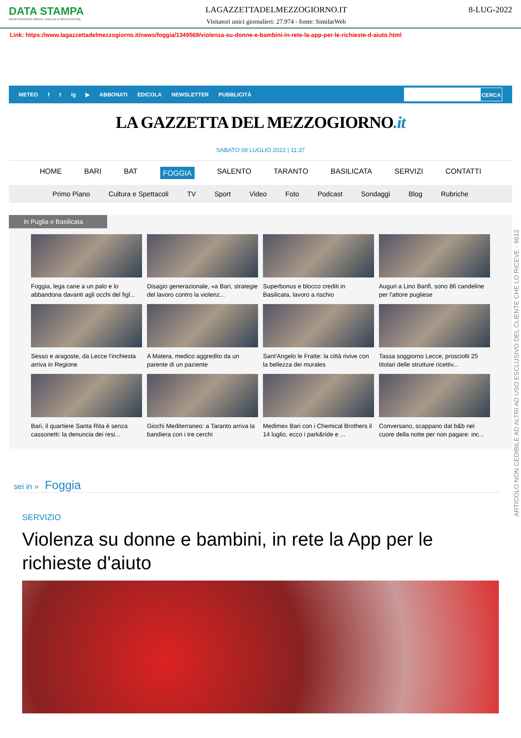DATA STAMPA
MONITORAGGIO MEDIA, ANALISI E REPUTAZIONE
LAGAZZETTADELMEZZOGIORNO.IT
Visitatori unici giornalieri: 27.974 - fonte: SimilarWeb
8-LUG-2022
Link: https://www.lagazzettadelmezzogiorno.it/news/foggia/1349569/violenza-su-donne-e-bambini-in-rete-la-app-per-le-richieste-d-aiuto.html
METEO f t ig ▶ ABBONATI EDICOLA NEWSLETTER PUBBLICITÀ
CERCA
LA GAZZETTA DEL MEZZOGIORNO.it
SABATO 09 LUGLIO 2022 | 11:37
HOME BARI BAT FOGGIA SALENTO TARANTO BASILICATA SERVIZI CONTATTI
Primo Piano Cultura e Spettacoli TV Sport Video Foto Podcast Sondaggi Blog Rubriche
In Puglia e Basilicata
Foggia, lega cane a un palo e lo abbandona davanti agli occhi del figl...
Disagio generazionale, «a Bari, strategie del lavoro contro la violenz...
Superbonus e blocco crediti in Basilicata, lavoro a rischio
Auguri a Lino Banfi, sono 86 candeline per l'attore pugliese
Sesso e aragoste, da Lecce l’inchiesta arriva in Regione
A Matera, medico aggredito da un parente di un paziente
Sant'Angelo le Fratte: la città rivive con la bellezza dei murales
Tassa soggiorno Lecce, prosciolti 25 titolari delle strutture ricettiv...
Bari, il quartiere Santa Rita è senza cassonetti: la denuncia dei resi...
Giochi Mediterraneo: a Taranto arriva la bandiera con i tre cerchi
Medimex Bari con i Chemical Brothers il 14 luglio, ecco i park&ride e ...
Conversano, scappano dal b&b nel cuore della notte per non pagare: inc...
sei in » Foggia
SERVIZIO
Violenza su donne e bambini, in rete la App per le richieste d'aiuto
ARTICOLO NON CEDIBILE AD ALTRI AD USO ESCLUSIVO DEL CLIENTE CHE LO RICEVE - 9612